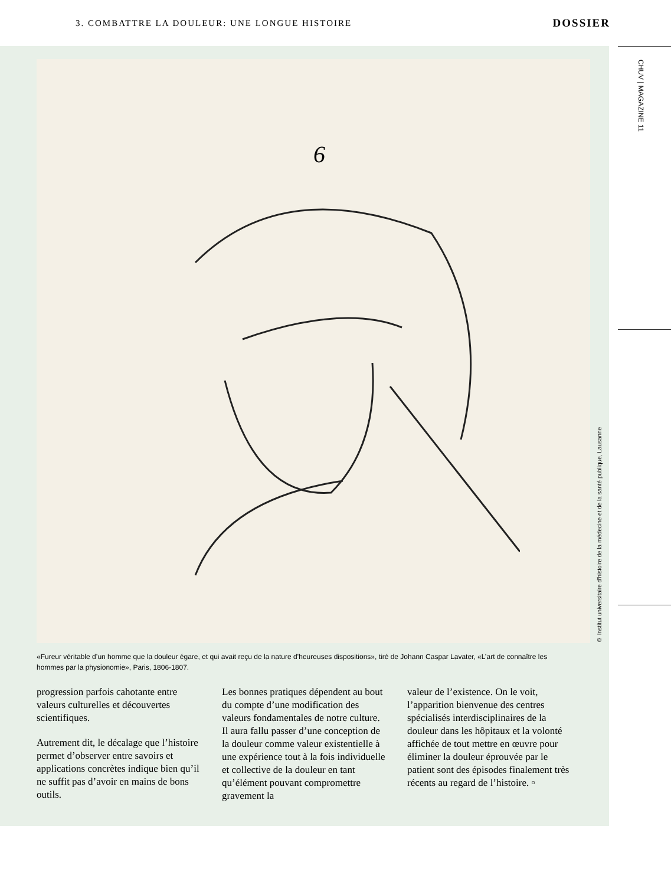3. COMBATTRE LA DOULEUR: UNE LONGUE HISTOIRE DOSSIER
CHUV | MAGAZINE 11
6
© Institut universitaire d’histoire de la médecine et de la santé publique, Lausanne
«Fureur véritable d’un homme que la douleur égare, et qui avait reçu de la nature d’heureuses dispositions», tiré de Johann Caspar Lavater, «L’art de connaître les hommes par la physionomie», Paris, 1806-1807.
progression parfois cahotante entre valeurs culturelles et découvertes scientifiques.
Autrement dit, le décalage que l’histoire permet d’observer entre savoirs et applications concrètes indique bien qu’il ne suffit pas d’avoir en mains de bons outils.
Les bonnes pratiques dépendent au bout du compte d’une modification des valeurs fondamentales de notre culture. Il aura fallu passer d’une conception de la douleur comme valeur existentielle à une expérience tout à la fois individuelle et collective de la douleur en tant qu’élément pouvant compromettre gravement la
valeur de l’existence. On le voit, l’apparition bienvenue des centres spécialisés interdisciplinaires de la douleur dans les hôpitaux et la volonté affichée de tout mettre en œuvre pour éliminer la douleur éprouvée par le patient sont des épisodes finalement très récents au regard de l’histoire. ▫